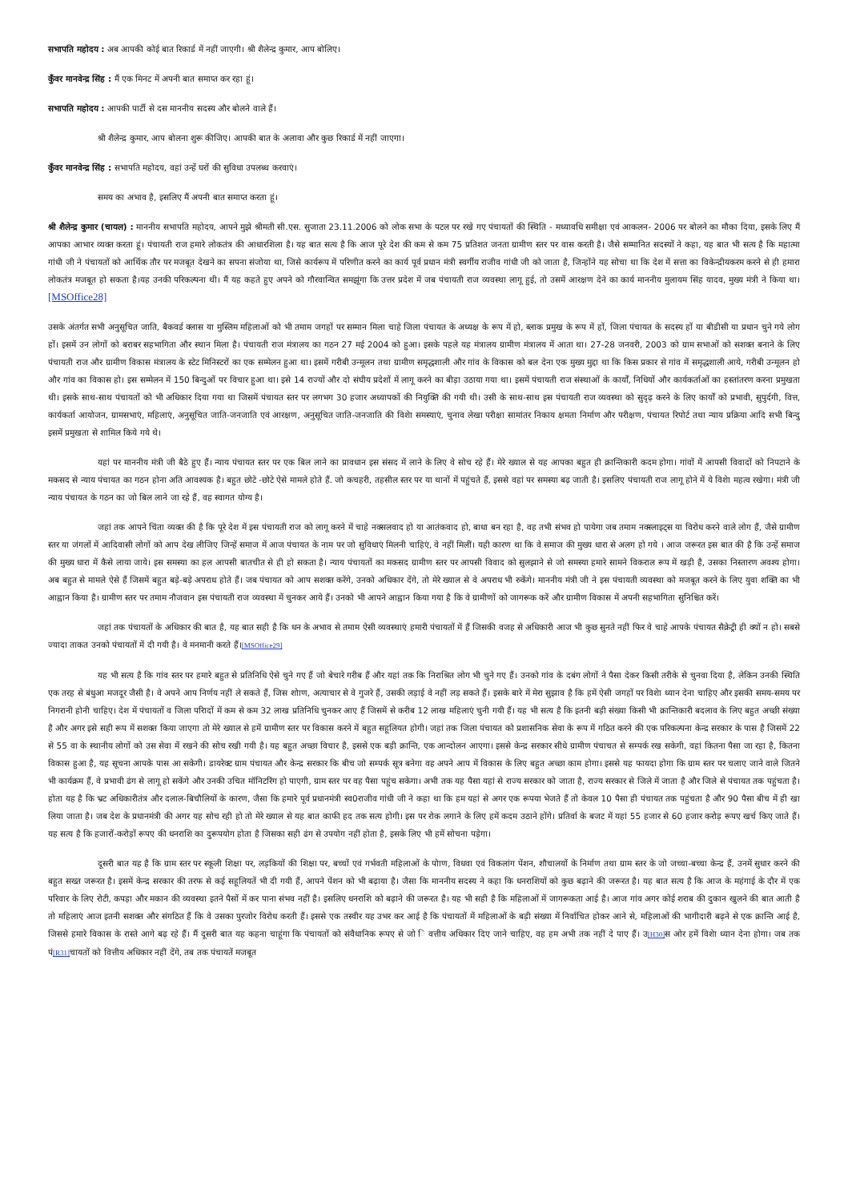सभापति महोदय : अब आपकी कोई बात रिकार्ड में नहीं जाएगी। श्री शैलेन्द्र कुमार, आप बोलिए।
कुँवर मानवेन्द्र सिंह : मैं एक मिनट में अपनी बात समाप्त कर रहा हूं।
सभापति महोदय : आपकी पार्टी से दस माननीय सदस्य और बोलने वाले हैं।
श्री शैलेन्द्र कुमार, आप बोलना शुरू कीजिए। आपकी बात के अलावा और कुछ रिकार्ड में नहीं जाएगा।
कुँवर मानवेन्द्र सिंह : सभापति महोदय, वहां उन्हें घरों की सुविधा उपलब्ध करवाएं।
समय का अभाव है, इसलिए मैं अपनी बात समाप्त करता हूं।
श्री शैलेन्द्र कुमार (चायल) : माननीय सभापति महोदय, आपने मुझे श्रीमती सी.एस. सुजाता 23.11.2006 को लोक सभा के पटल पर रखे गए पंचायतों की स्थिति - मध्यावधि समीक्षा एवं आकलन- 2006 पर बोलने का मौका दिया, इसके लिए मैं आपका आभार व्यक्त करता हूं। पंचायती राज हमारे लोकतंत्र की आधारशिला है। यह बात सत्य है कि आज पूरे देश की कम से कम 75 प्रतिशत जनता ग्रामीण स्तर पर वास करती है। जैसे सम्मानित सदस्यों ने कहा, यह बात भी सत्य है कि महात्मा गांधी जी ने पंचायतों को आर्थिक तौर पर मजबूत देखने का सपना संजोया था, जिसे कार्यरूप में परिणीत करने का कार्य पूर्व प्रधान मंत्री स्वर्गीय राजीव गांधी जी को जाता है, जिन्होंने यह सोचा था कि देश में सत्ता का विकेन्द्रीयकरम करने से ही हमारा लोकतंत्र मजबूत हो सकता है।यह उनकी परिकल्पना थी। मैं यह कहते हुए अपने को गौरवान्वित समझूंगा कि उत्तर प्रदेश में जब पंचायती राज व्यवस्था लागू हुई, तो उसमें आरक्षण देने का कार्य माननीय मुलायम सिंह यादव, मुख्य मंत्री ने किया था।[MSOffice28]
उसके अंतर्गत सभी अनुसूचित जाति, बैकवर्ड क्लास या मुस्लिम महिलाओं को भी तमाम जगहों पर सम्मान मिला चाहे जिला पंचायत के अध्यक्ष के रूप में हो, ब्लाक प्रमुख के रूप में हों, जिला पंचायत के सदस्य हों या बीडीसी या प्रधान चुने गये लोग हों। इसमें उन लोगों को बराबर सहभागिता और स्थान मिला है। पंचायती राज मंत्रालय का गठन 27 मई 2004 को हुआ। इसके पहले यह मंत्रालय ग्रामीण मंत्रालय में आता था। 27-28 जनवरी, 2003 को ग्राम सभाओं को सशक्त बनाने के लिए पंचायती राज और ग्रामीण विकास मंत्रालय के स्टेट मिनिस्टरों का एक सम्मेलन हुआ था। इसमें गरीबी उन्मूलन तथा ग्रामीण समृद्धशाली और गांव के विकास को बल देना एक मुख्य मुद्दा था कि किस प्रकार से गांव में समृद्धशाली आये, गरीबी उन्मूलन हो और गांव का विकास हो। इस सम्मेलन में 150 बिन्दुओं पर विचार हुआ था। इसे 14 राज्यों और दो संघीय प्रदेशों में लागू करने का बीड़ा उठाया गया था। इसमें पंचायती राज संस्थाओं के कार्यों, निधियों और कार्यकर्ताओं का हस्तांतरण करना प्रमुखता थी। इसके साथ-साथ पंचायतों को भी अधिकार दिया गया था जिसमें पंचायत स्तर पर लगभग 30 हजार अध्यापकों की नियुक्ति की गयी थी। उसी के साथ-साथ इस पंचायती राज व्यवस्था को सुदृढ़ करने के लिए कार्यों को प्रभावी, सुपुर्दगी, वित्त, कार्यकर्ता आयोजन, ग्रामसभाएं, महिलाएं, अनुसूचित जाति-जनजाति एवं आरक्षण, अनुसूचित जाति-जनजाति की विशेा समस्याएं, चुनाव लेखा परीक्षा सामांतर निकाय क्षमता निर्माण और परीक्षण, पंचायत रिपोर्ट तथा न्याय प्रक्रिया आदि सभी बिन्दु इसमें प्रमुखता से शामिल किये गये थे।
यहां पर माननीय मंत्री जी बैठे हुए हैं। न्याय पंचायत स्तर पर एक बिल लाने का प्रावधान इस संसद में लाने के लिए वे सोच रहे हैं। मेरे ख्याल से यह आपका बहुत ही क्रान्तिकारी कदम होगा। गांवों में आपसी विवादों को निपटाने के मकसद से न्याय पंचायत का गठन होना अति आवश्यक है। बहुत छोटे -छोटे ऐसे मामले होते हैं. जो कचहरी, तहसील स्तर पर या थानों में पहुंचते हैं, इससे वहां पर समस्या बढ़ जाती है। इसलिए पंचायती राज लागू होने में ये विशेा महत्व रखेगा। मंत्री जी न्याय पंचायत के गठन का जो बिल लाने जा रहे हैं, वह स्वागत योग्य है।
जहां तक आपने चिंता व्यक्त की है कि पूरे देश में इस पंचायती राज को लागू करने में चाहे नक्सलवाद हो या आतंकवाद हो, बाधा बन रहा है, वह तभी संभव हो पायेगा जब तमाम नक्स्लाइट्स या विरोध करने वाले लोग हैं, जैसे ग्रामीण स्तर या जंगलों में आदिवासी लोगों को आप देख लीजिए जिन्हें समाज में आज पंचायत के नाम पर जो सुविधाएं मिलनी चाहिएं, वे नहीं मिलीं। यही कारण था कि वे समाज की मुख्य धारा से अलग हो गये । आज जरूरत इस बात की है कि उन्हें समाज की मुख्य धारा में कैसे लाया जाये। इस समस्या का हल आपसी बातचीत से ही हो सकता है। न्याय पंचायतों का मकसद ग्रामीण स्तर पर आपसी विवाद को सुलझाने से जो समस्या हमारे सामने विकराल रूप में खड़ी है, उसका निस्तारण अवश्य होगा। अब बहुत से मामले ऐसे हैं जिसमें बहुत बड़े-बड़े अपराध होते हैं। जब पंचायत को आप सशक्त करेंगे, उनको अधिकार देंगे, तो मेरे ख्याल से वे अपराध भी रुकेंगे। माननीय मंत्री जी ने इस पंचायती व्यवस्था को मजबूत करने के लिए युवा शक्ति का भी आह्वान किया है। ग्रामीण स्तर पर तमाम नौजवान इस पंचायती राज व्यवस्था में चुनकर आये हैं। उनको भी आपने आह्वान किया गया है कि वे ग्रामीणों को जागरूक करें और ग्रामीण विकास में अपनी सहभागिता सुनिश्चित करें।
जहां तक पंचायतों के अधिकार की बात है, यह बात सही है कि धन के अभाव से तमाम ऐसी व्यवस्थाएं हमारी पंचायतों में हैं जिसकी वजह से अधिकारी आज भी कुछ सुनते नहीं फिर वे चाहे आपके पंचायत सैक्रेट्री ही क्यों न हो। सबसे ज्यादा ताकत उनको पंचायतों में दी गयी है। वे मनमानी करते हैं।[MSOffice29]
यह भी सत्य है कि गांव स्तर पर हमारे बहुत से प्रतिनिधि ऐसे चुने गए हैं जो बेचारे गरीब हैं और यहां तक कि निराश्रित लोग भी चुने गए हैं। उनको गांव के दबंग लोगों ने पैसा देकर किसी तरीके से चुनवा दिया है, लेकिन उनकी स्थिति एक तरह से बंधुआ मजदूर जैसी है। वे अपने आप निर्णय नहीं ले सकते हैं, जिस शोाण, अत्याचार से वे गुजरे हैं, उसकी लड़ाई वे नहीं लड़ सकते हैं। इसके बारे में मेरा सुझाव है कि हमें ऐसी जगहों पर विशेा ध्यान देना चाहिए और इसकी समय-समय पर निगरानी होनी चाहिए। देश में पंचायतों व जिला परिादों में कम से कम 32 लाख प्रतिनिधि चुनकर आए हैं जिसमें से करीब 12 लाख महिलाएं चुनी गयी हैं। यह भी सत्य है कि इतनी बड़ी संख्या किसी भी क्रान्तिकारी बदलाव के लिए बहुत अच्छी संख्या है और अगर इसे सही रूप में सशक्त किया जाएगा तो मेरे ख्याल से हमें ग्रामीण स्तर पर विकास करने में बहुत सहूलियत होगी। जहां तक जिला पंचायत को प्रशासनिक सेवा के रूप में गठित करने की एक परिकल्पना केन्द्र सरकार के पास है जिसमें 22 से 55 वा के स्थानीय लोगों को उस सेवा में रखने की सोच रखी गयी है। यह बहुत अच्छा विचार है, इससे एक बड़ी क्रान्ति, एक आन्दोलन आएगा। इससे केन्द्र सरकार सीधे ग्रामीण पंचाचत से सम्पर्क रख सकेगी, वहां कितना पैसा जा रहा है, कितना विकास हुआ है, यह सूचना आपके पास आ सकेगी। डायरेक्ट ग्राम पंचायत और केन्द्र सरकार कि बीच जो सम्पर्क सूत्र बनेगा वह अपने आप में विकास के लिए बहुत अच्छा काम होगा। इससे यह फायदा होगा कि ग्राम स्तर पर चलाए जाने वाले जितने भी कार्यक्रम हैं, वे प्रभावी ढंग से लागू हो सकेंगे और उनकी उचित मॉनिटरिंग हो पाएगी, ग्राम स्तर पर वह पैसा पहुंच सकेगा। अभी तक यह पैसा यहां से राज्य सरकार को जाता है, राज्य सरकार से जिले में जाता है और जिले से पंचायत तक पहुंचता है। होता यह है कि भ्रट अधिकारीतंत्र और दलाल-बिचौलियों के कारण, जैसा कि हमारे पूर्व प्रधानमंत्री स्व0राजीव गांधी जी ने कहा था कि हम यहां से अगर एक रूपया भेजते हैं तो केवल 10 पैसा ही पंचायत तक पहुंचता है और 90 पैसा बीच में ही खा लिया जाता है। जब देश के प्रधानमंत्री की अगर यह सोच रही हो तो मेरे ख्याल से यह बात काफी हद तक सत्य होगी। इस पर रोक लगाने के लिए हमें कदम उठाने होंगे। प्रतिर्वा के बजट में यहां 55 हजार से 60 हजार करोड़ रूपए खर्च किए जाते हैं। यह सत्य है कि हजारों-करोड़ों रूपए की धनराशि का दुरूपयोग होता है जिसका सही ढंग से उपयोग नहीं होता है, इसके लिए भी हमें सोचना पड़ेगा।
दूसरी बात यह है कि ग्राम स्तर पर स्कूली शिक्षा पर, लड़कियों की शिक्षा पर, बच्चों एवं गर्भवती महिलाओं के पोाण, विधवा एवं विकलांग पेंशन, शौचालयों के निर्माण तथा ग्राम स्तर के जो जच्चा-बच्चा केन्द्र हैं, उनमें सुधार करने की बहुत सख्त जरूरत है। इसमें केन्द्र सरकार की तरफ से कई सहूलियतें भी दी गयी हैं, आपने पेंशन को भी बढ़ाया है। जैसा कि माननीय सदस्य ने कहा कि धनराशियों को कुछ बढ़ाने की जरूरत है। यह बात सत्य है कि आज के महंगाई के दौर में एक परिवार के लिए रोटी, कपड़ा और मकान की व्यवस्था इतने पैसों में कर पाना संभव नहीं है। इसलिए धनराशि को बढ़ाने की जरूरत है। यह भी सही है कि महिलाओं में जागरूकता आई है। आज गांव अगर कोई शराब की दुकान खुलने की बात आती है तो महिलाएं आज इतनी सशक्त और संगठित हैं कि वे उसका पुरजोर विरोध करती हैं। इससे एक तस्वीर यह उभर कर आई है कि पंचायतों में महिलाओं के बड़ी संख्या में निर्वाचित होकर आने से, महिलाओं की भागीदारी बढ़ने से एक क्रान्ति आई है, जिससे हमारे विकास के रास्ते आगे बढ़ रहे हैं। मैं दूसरी बात यह कहना चाहूंगा कि पंचायतों को संवैधानिक रूपए से जो ि वत्तीय अधिकार दिए जाने चाहिए, वह हम अभी तक नहीं दे पाए हैं। उ[H30] स ओर हमें विशेा ध्यान देना होगा। जब तक पं[R31] चायतों को वित्तीय अधिकार नहीं देंगे, तब तक पंचायतें मजबूत